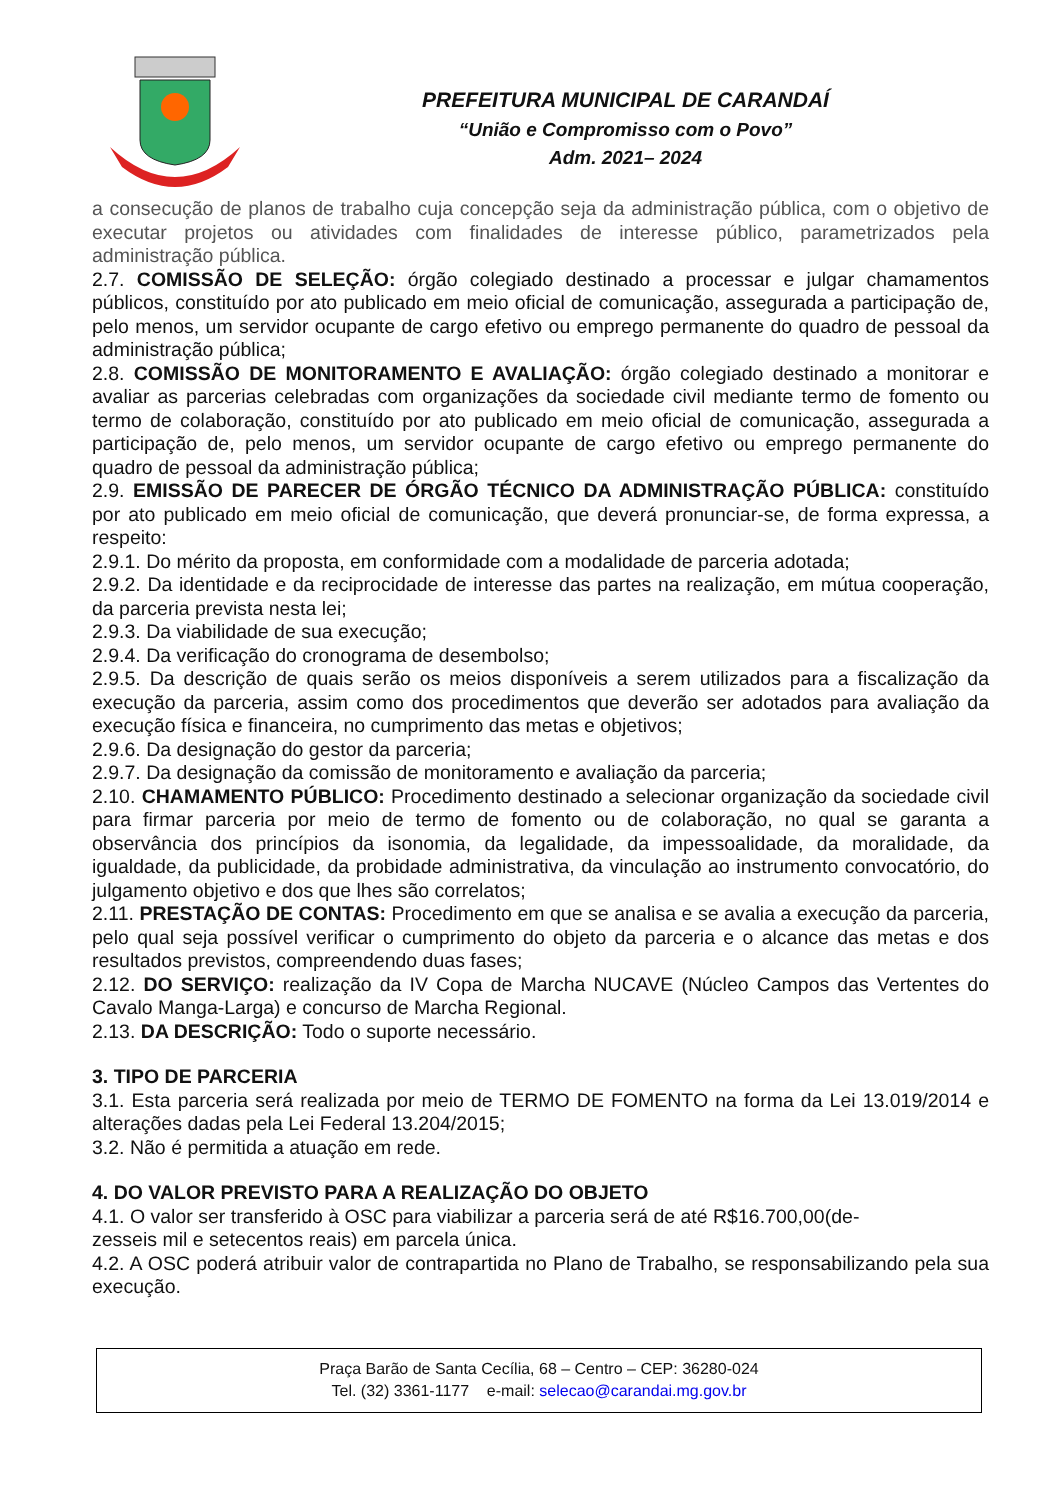PREFEITURA MUNICIPAL DE CARANDAÍ
“União e Compromisso com o Povo”
Adm. 2021– 2024
a consecução de planos de trabalho cuja concepção seja da administração pública, com o objetivo de executar projetos ou atividades com finalidades de interesse público, parametrizados pela administração pública.
2.7. COMISSÃO DE SELEÇÃO: órgão colegiado destinado a processar e julgar chamamentos públicos, constituído por ato publicado em meio oficial de comunicação, assegurada a participação de, pelo menos, um servidor ocupante de cargo efetivo ou emprego permanente do quadro de pessoal da administração pública;
2.8. COMISSÃO DE MONITORAMENTO E AVALIAÇÃO: órgão colegiado destinado a monitorar e avaliar as parcerias celebradas com organizações da sociedade civil mediante termo de fomento ou termo de colaboração, constituído por ato publicado em meio oficial de comunicação, assegurada a participação de, pelo menos, um servidor ocupante de cargo efetivo ou emprego permanente do quadro de pessoal da administração pública;
2.9. EMISSÃO DE PARECER DE ÓRGÃO TÉCNICO DA ADMINISTRAÇÃO PÚBLICA: constituído por ato publicado em meio oficial de comunicação, que deverá pronunciar-se, de forma expressa, a respeito:
2.9.1. Do mérito da proposta, em conformidade com a modalidade de parceria adotada;
2.9.2. Da identidade e da reciprocidade de interesse das partes na realização, em mútua cooperação, da parceria prevista nesta lei;
2.9.3. Da viabilidade de sua execução;
2.9.4. Da verificação do cronograma de desembolso;
2.9.5. Da descrição de quais serão os meios disponíveis a serem utilizados para a fiscalização da execução da parceria, assim como dos procedimentos que deverão ser adotados para avaliação da execução física e financeira, no cumprimento das metas e objetivos;
2.9.6. Da designação do gestor da parceria;
2.9.7. Da designação da comissão de monitoramento e avaliação da parceria;
2.10. CHAMAMENTO PÚBLICO: Procedimento destinado a selecionar organização da sociedade civil para firmar parceria por meio de termo de fomento ou de colaboração, no qual se garanta a observância dos princípios da isonomia, da legalidade, da impessoalidade, da moralidade, da igualdade, da publicidade, da probidade administrativa, da vinculação ao instrumento convocatório, do julgamento objetivo e dos que lhes são correlatos;
2.11. PRESTAÇÃO DE CONTAS: Procedimento em que se analisa e se avalia a execução da parceria, pelo qual seja possível verificar o cumprimento do objeto da parceria e o alcance das metas e dos resultados previstos, compreendendo duas fases;
2.12. DO SERVIÇO: realização da IV Copa de Marcha NUCAVE (Núcleo Campos das Vertentes do Cavalo Manga-Larga) e concurso de Marcha Regional.
2.13. DA DESCRIÇÃO: Todo o suporte necessário.
3. TIPO DE PARCERIA
3.1. Esta parceria será realizada por meio de TERMO DE FOMENTO na forma da Lei 13.019/2014 e alterações dadas pela Lei Federal 13.204/2015;
3.2. Não é permitida a atuação em rede.
4. DO VALOR PREVISTO PARA A REALIZAÇÃO DO OBJETO
4.1. O valor ser transferido à OSC para viabilizar a parceria será de até R$16.700,00(de-
zesseis mil e setecentos reais) em parcela única.
4.2. A OSC poderá atribuir valor de contrapartida no Plano de Trabalho, se responsabilizando pela sua execução.
Praça Barão de Santa Cecília, 68 – Centro – CEP: 36280-024
Tel. (32) 3361-1177 e-mail: selecao@carandai.mg.gov.br